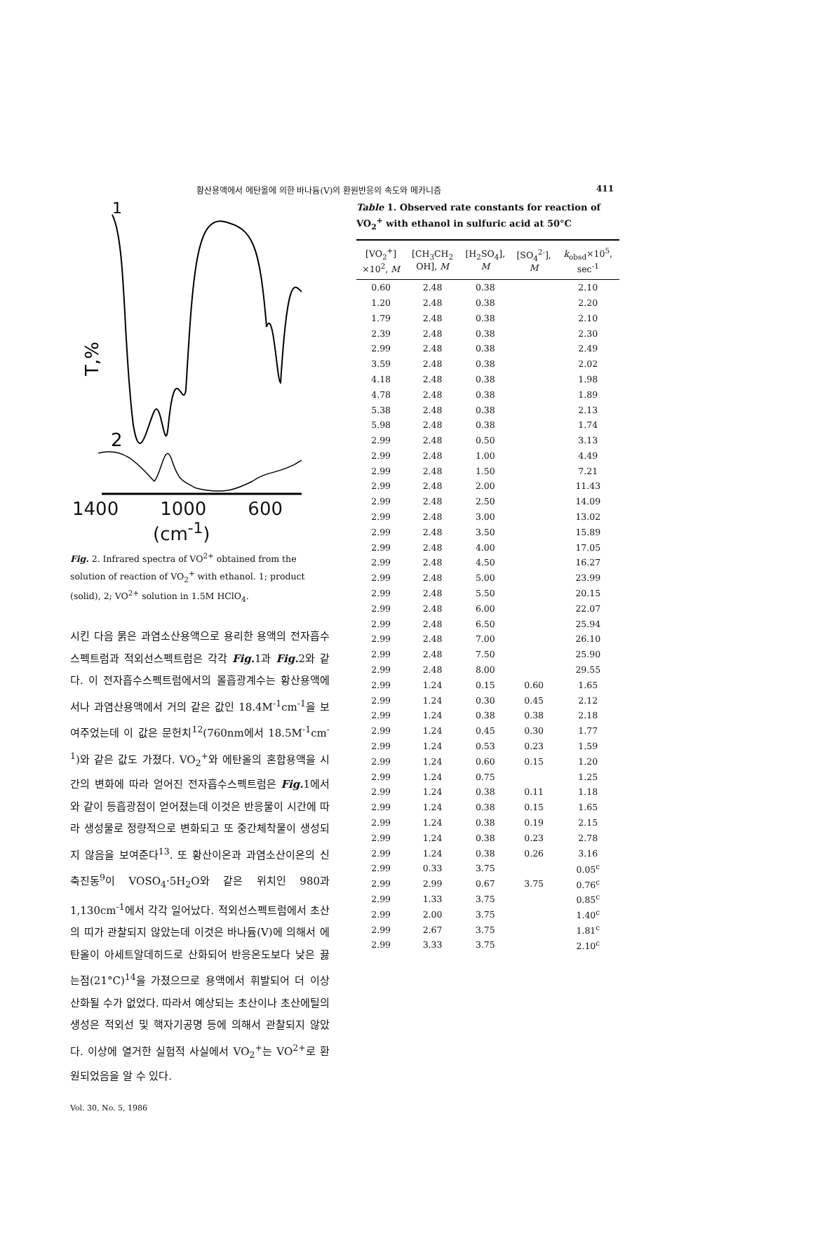황산용액에서 에탄올에 의한 바나듐(V)의 환원반응의 속도와 메카니즘 411
1
2
T,%
1400 1000 600
(cm<sup>-1</sup>)
Fig. 2. Infrared spectra of VO<sup>2+</sup> obtained from the solution of reaction of VO<sub>2</sub><sup>+</sup> with ethanol. 1; product (solid), 2; VO<sup>2+</sup> solution in 1.5M HClO<sub>4</sub>.
시킨 다음 묽은 과염소산용액으로 용리한 용액의 전자흡수스펙트럼과 적외선스펙트럼은 각각 Fig. 1과 Fig. 2와 같다. 이 전자흡수스펙트럼에서의 몰흡광계수는 황산용액에서나 과염산용액에서 거의 같은 값인 18.4M<sup>-1</sup>cm<sup>-1</sup>을 보여주었는데 이 값은 문헌치<sup>12</sup>(760nm에서 18.5M<sup>-1</sup>cm<sup>-1</sup>)와 같은 값도 가졌다. VO<sub>2</sub><sup>+</sup>와 에탄올의 혼합용액을 시간의 변화에 따라 얻어진 전자흡수스펙트럼은 Fig. 1에서와 같이 등흡광점이 얻어졌는데 이것은 반응물이 시간에 따라 생성물로 정량적으로 변화되고 또 중간체착물이 생성되지 않음을 보여준다<sup>13</sup>. 또 황산이온과 과염소산이온의 신축진동<sup>9</sup>이 VOSO<sub>4</sub>·5H<sub>2</sub>O와 같은 위치인 980과 1,130cm<sup>-1</sup>에서 각각 일어났다. 적외선스펙트럼에서 초산의 띠가 관찰되지 않았는데 이것은 바나듐(V)에 의해서 에탄올이 아세트알데히드로 산화되어 반응온도보다 낮은 끓는점(21°C)<sup>14</sup>을 가졌으므로 용액에서 휘발되어 더 이상 산화될 수가 없었다. 따라서 예상되는 초산이나 초산에틸의 생성은 적외선 및 핵자기공명 등에 의해서 관찰되지 않았다. 이상에 열거한 실험적 사실에서 VO<sub>2</sub><sup>+</sup>는 VO<sup>2+</sup>로 환원되었음을 알 수 있다.
Table 1. Observed rate constants for reaction of VO<sub>2</sub><sup>+</sup> with ethanol in sulfuric acid at 50°C
| [VO<sub>2</sub><sup>+</sup>] ×10<sup>2</sup>, M | [CH<sub>3</sub>CH<sub>2</sub> OH], M | [H<sub>2</sub>SO<sub>4</sub>], M | [SO<sub>4</sub><sup>2-</sup>], M | k<sub>obsd</sub>×10<sup>5</sup>, sec<sup>-1</sup> |
| --- | --- | --- | --- | --- |
| 0.60 | 2.48 | 0.38 | | 2.10 |
| 1.20 | 2.48 | 0.38 | | 2.20 |
| 1.79 | 2.48 | 0.38 | | 2.10 |
| 2.39 | 2.48 | 0.38 | | 2.30 |
| 2.99 | 2.48 | 0.38 | | 2.49 |
| 3.59 | 2.48 | 0.38 | | 2.02 |
| 4.18 | 2.48 | 0.38 | | 1.98 |
| 4.78 | 2.48 | 0.38 | | 1.89 |
| 5.38 | 2.48 | 0.38 | | 2.13 |
| 5.98 | 2.48 | 0.38 | | 1.74 |
| 2.99 | 2.48 | 0.50 | | 3.13 |
| 2.99 | 2.48 | 1.00 | | 4.49 |
| 2.99 | 2.48 | 1.50 | | 7.21 |
| 2.99 | 2.48 | 2.00 | | 11.43 |
| 2.99 | 2.48 | 2.50 | | 14.09 |
| 2.99 | 2.48 | 3.00 | | 13.02 |
| 2.99 | 2.48 | 3.50 | | 15.89 |
| 2.99 | 2.48 | 4.00 | | 17.05 |
| 2.99 | 2.48 | 4.50 | | 16.27 |
| 2.99 | 2.48 | 5.00 | | 23.99 |
| 2.99 | 2.48 | 5.50 | | 20.15 |
| 2.99 | 2.48 | 6.00 | | 22.07 |
| 2.99 | 2.48 | 6.50 | | 25.94 |
| 2.99 | 2.48 | 7.00 | | 26.10 |
| 2.99 | 2.48 | 7.50 | | 25.90 |
| 2.99 | 2.48 | 8.00 | | 29.55 |
| 2.99 | 1.24 | 0.15 | 0.60 | 1.65 |
| 2.99 | 1.24 | 0.30 | 0.45 | 2.12 |
| 2.99 | 1.24 | 0.38 | 0.38 | 2.18 |
| 2.99 | 1.24 | 0.45 | 0.30 | 1.77 |
| 2.99 | 1.24 | 0.53 | 0.23 | 1.59 |
| 2.99 | 1.24 | 0.60 | 0.15 | 1.20 |
| 2.99 | 1.24 | 0.75 | | 1.25 |
| 2.99 | 1.24 | 0.38 | 0.11 | 1.18 |
| 2.99 | 1.24 | 0.38 | 0.15 | 1.65 |
| 2.99 | 1.24 | 0.38 | 0.19 | 2.15 |
| 2.99 | 1.24 | 0.38 | 0.23 | 2.78 |
| 2.99 | 1.24 | 0.38 | 0.26 | 3.16 |
| 2.99 | 0.33 | 3.75 | | 0.05<sup>c</sup> |
| 2.99 | 2.99 | 0.67 | 3.75 | 0.76<sup>c</sup> |
| 2.99 | 1.33 | 3.75 | | 0.85<sup>c</sup> |
| 2.99 | 2.00 | 3.75 | | 1.40<sup>c</sup> |
| 2.99 | 2.67 | 3.75 | | 1.81<sup>c</sup> |
| 2.99 | 3.33 | 3.75 | | 2.10<sup>c</sup> |
Vol. 30, No. 5, 1986